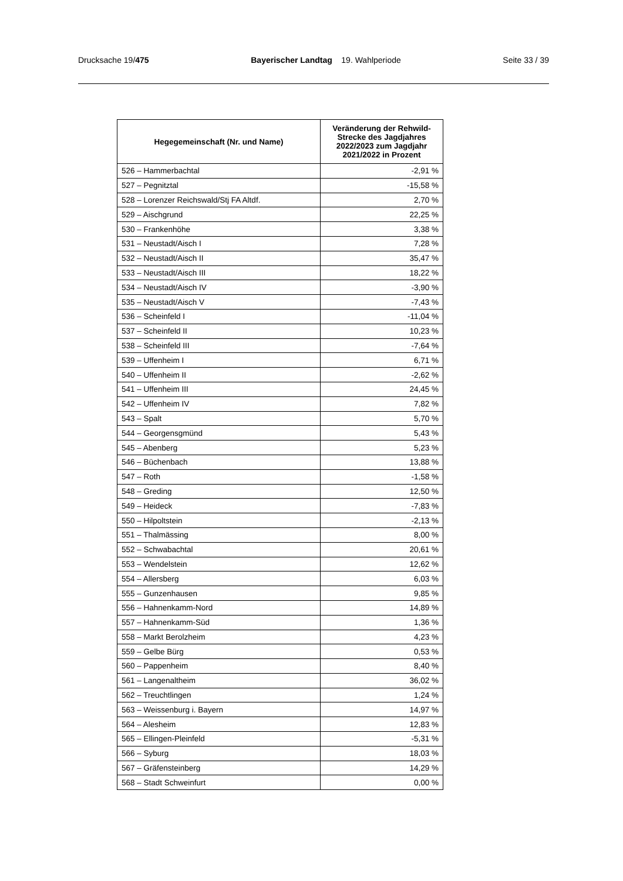Drucksache 19/475 Bayerischer Landtag 19. Wahlperiode Seite 33 / 39
| Hegegemeinschaft (Nr. und Name) | Veränderung der Rehwild-Strecke des Jagdjahres 2022/2023 zum Jagdjahr 2021/2022 in Prozent |
| --- | --- |
| 526 – Hammerbachtal | -2,91 % |
| 527 – Pegnitztal | -15,58 % |
| 528 – Lorenzer Reichswald/Stj FA Altdf. | 2,70 % |
| 529 – Aischgrund | 22,25 % |
| 530 – Frankenhöhe | 3,38 % |
| 531 – Neustadt/Aisch I | 7,28 % |
| 532 – Neustadt/Aisch II | 35,47 % |
| 533 – Neustadt/Aisch III | 18,22 % |
| 534 – Neustadt/Aisch IV | -3,90 % |
| 535 – Neustadt/Aisch V | -7,43 % |
| 536 – Scheinfeld I | -11,04 % |
| 537 – Scheinfeld II | 10,23 % |
| 538 – Scheinfeld III | -7,64 % |
| 539 – Uffenheim I | 6,71 % |
| 540 – Uffenheim II | -2,62 % |
| 541 – Uffenheim III | 24,45 % |
| 542 – Uffenheim IV | 7,82 % |
| 543 – Spalt | 5,70 % |
| 544 – Georgensgmünd | 5,43 % |
| 545 – Abenberg | 5,23 % |
| 546 – Büchenbach | 13,88 % |
| 547 – Roth | -1,58 % |
| 548 – Greding | 12,50 % |
| 549 – Heideck | -7,83 % |
| 550 – Hilpoltstein | -2,13 % |
| 551 – Thalmässing | 8,00 % |
| 552 – Schwabachtal | 20,61 % |
| 553 – Wendelstein | 12,62 % |
| 554 – Allersberg | 6,03 % |
| 555 – Gunzenhausen | 9,85 % |
| 556 – Hahnenkamm-Nord | 14,89 % |
| 557 – Hahnenkamm-Süd | 1,36 % |
| 558 – Markt Berolzheim | 4,23 % |
| 559 – Gelbe Bürg | 0,53 % |
| 560 – Pappenheim | 8,40 % |
| 561 – Langenaltheim | 36,02 % |
| 562 – Treuchtlingen | 1,24 % |
| 563 – Weissenburg i. Bayern | 14,97 % |
| 564 – Alesheim | 12,83 % |
| 565 – Ellingen-Pleinfeld | -5,31 % |
| 566 – Syburg | 18,03 % |
| 567 – Gräfensteinberg | 14,29 % |
| 568 – Stadt Schweinfurt | 0,00 % |